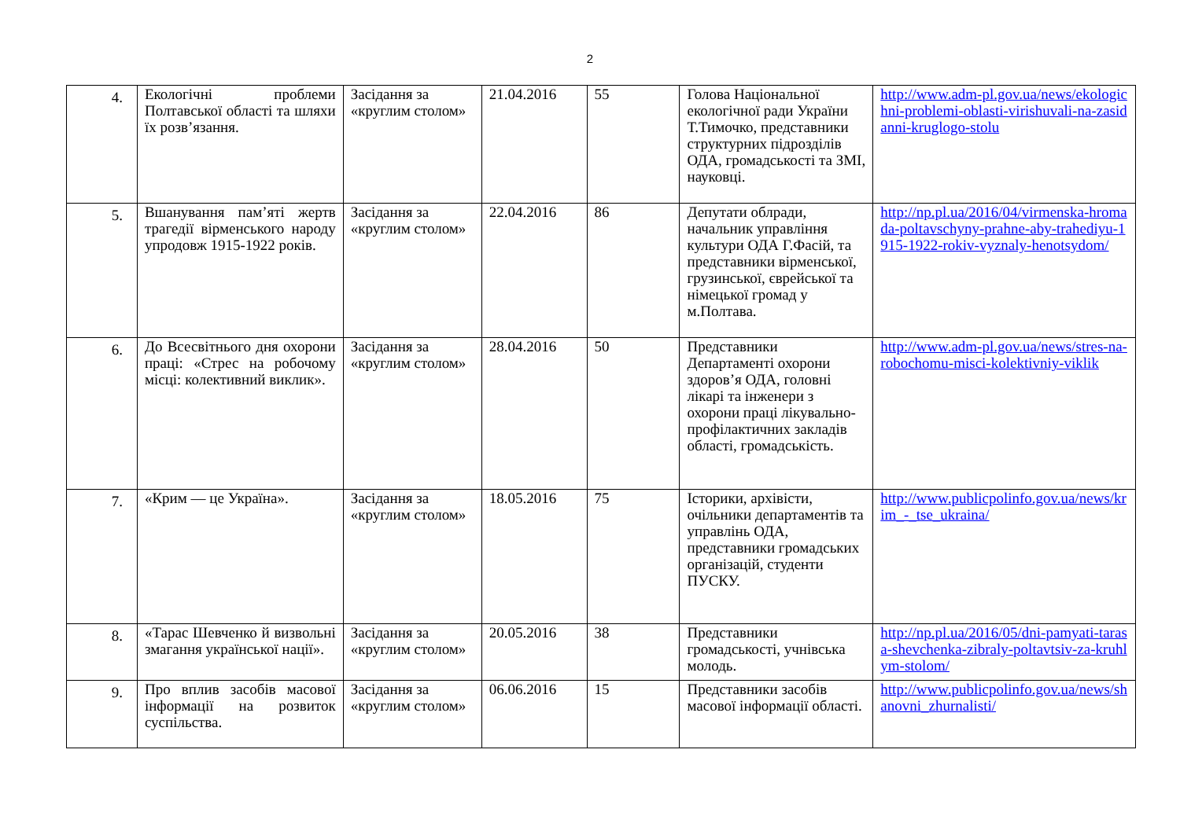2
| 4. | Екологічні проблеми Полтавської області та шляхи їх розв’язання. | Засідання за «круглим столом» | 21.04.2016 | 55 | Голова Національної екологічної ради України Т.Тимочко, представники структурних підрозділів ОДА, громадськості та ЗМІ, науковці. | http://www.adm-pl.gov.ua/news/ekologichni-problemi-oblasti-virishuvali-na-zasidanni-kruglogo-stolu |
| 5. | Вшанування пам’яті жертв трагедії вірменського народу упродовж 1915-1922 років. | Засідання за «круглим столом» | 22.04.2016 | 86 | Депутати облради, начальник управління культури ОДА Г.Фасій, та представники вірменської, грузинської, єврейської та німецької громад у м.Полтава. | http://np.pl.ua/2016/04/virmenska-hromada-poltavschyny-prahne-aby-trahediyu-1915-1922-rokiv-vyznaly-henotsydom/ |
| 6. | До Всесвітнього дня охорони праці: «Стрес на робочому місці: колективний виклик». | Засідання за «круглим столом» | 28.04.2016 | 50 | Представники Департаменті охорони здоров’я ОДА, головні лікарі та інженери з охорони праці лікувально-профілактичних закладів області, громадськість. | http://www.adm-pl.gov.ua/news/stres-na-robochomu-misci-kolektivniy-viklik |
| 7. | «Крим — це Україна». | Засідання за «круглим столом» | 18.05.2016 | 75 | Історики, архівісти, очільники департаментів та управлінь ОДА, представники громадських організацій, студенти ПУСКУ. | http://www.publicpolinfo.gov.ua/news/krim_-_tse_ukraina/ |
| 8. | «Тарас Шевченко й визвольні змагання української нації». | Засідання за «круглим столом» | 20.05.2016 | 38 | Представники громадськості, учнівська молодь. | http://np.pl.ua/2016/05/dni-pamyati-tarasa-shevchenka-zibraly-poltavtsiv-za-kruhlym-stolom/ |
| 9. | Про вплив засобів масової інформації на розвиток суспільства. | Засідання за «круглим столом» | 06.06.2016 | 15 | Представники засобів масової інформації області. | http://www.publicpolinfo.gov.ua/news/shanovni_zhurnalisti/ |